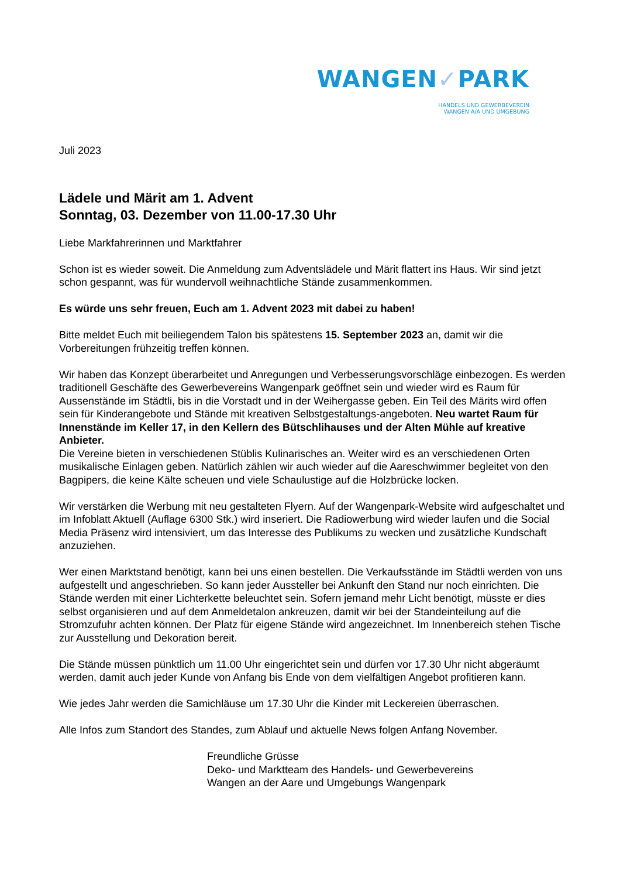WANGEN✓PARK
HANDELS UND GEWERBEVEREIN
WANGEN A/A UND UMGEBUNG
Juli 2023
Lädele und Märit am 1. Advent
Sonntag, 03. Dezember von 11.00-17.30 Uhr
Liebe Markfahrerinnen und Marktfahrer
Schon ist es wieder soweit. Die Anmeldung zum Adventslädele und Märit flattert ins Haus. Wir sind jetzt schon gespannt, was für wundervoll weihnachtliche Stände zusammenkommen.
Es würde uns sehr freuen, Euch am 1. Advent 2023 mit dabei zu haben!
Bitte meldet Euch mit beiliegendem Talon bis spätestens 15. September 2023 an, damit wir die Vorbereitungen frühzeitig treffen können.
Wir haben das Konzept überarbeitet und Anregungen und Verbesserungsvorschläge einbezogen. Es werden traditionell Geschäfte des Gewerbevereins Wangenpark geöffnet sein und wieder wird es Raum für Aussenstände im Städtli, bis in die Vorstadt und in der Weihergasse geben. Ein Teil des Märits wird offen sein für Kinderangebote und Stände mit kreativen Selbstgestaltungs-angeboten. Neu wartet Raum für Innenstände im Keller 17, in den Kellern des Bütschlihauses und der Alten Mühle auf kreative Anbieter.
Die Vereine bieten in verschiedenen Stüblis Kulinarisches an. Weiter wird es an verschiedenen Orten musikalische Einlagen geben. Natürlich zählen wir auch wieder auf die Aareschwimmer begleitet von den Bagpipers, die keine Kälte scheuen und viele Schaulustige auf die Holzbrücke locken.
Wir verstärken die Werbung mit neu gestalteten Flyern. Auf der Wangenpark-Website wird aufgeschaltet und im Infoblatt Aktuell (Auflage 6300 Stk.) wird inseriert. Die Radiowerbung wird wieder laufen und die Social Media Präsenz wird intensiviert, um das Interesse des Publikums zu wecken und zusätzliche Kundschaft anzuziehen.
Wer einen Marktstand benötigt, kann bei uns einen bestellen. Die Verkaufsstände im Städtli werden von uns aufgestellt und angeschrieben. So kann jeder Aussteller bei Ankunft den Stand nur noch einrichten. Die Stände werden mit einer Lichterkette beleuchtet sein. Sofern jemand mehr Licht benötigt, müsste er dies selbst organisieren und auf dem Anmeldetalon ankreuzen, damit wir bei der Standeinteilung auf die Stromzufuhr achten können. Der Platz für eigene Stände wird angezeichnet. Im Innenbereich stehen Tische zur Ausstellung und Dekoration bereit.
Die Stände müssen pünktlich um 11.00 Uhr eingerichtet sein und dürfen vor 17.30 Uhr nicht abgeräumt werden, damit auch jeder Kunde von Anfang bis Ende von dem vielfältigen Angebot profitieren kann.
Wie jedes Jahr werden die Samichläuse um 17.30 Uhr die Kinder mit Leckereien überraschen.
Alle Infos zum Standort des Standes, zum Ablauf und aktuelle News folgen Anfang November.
Freundliche Grüsse
Deko- und Marktteam des Handels- und Gewerbevereins
Wangen an der Aare und Umgebungs Wangenpark